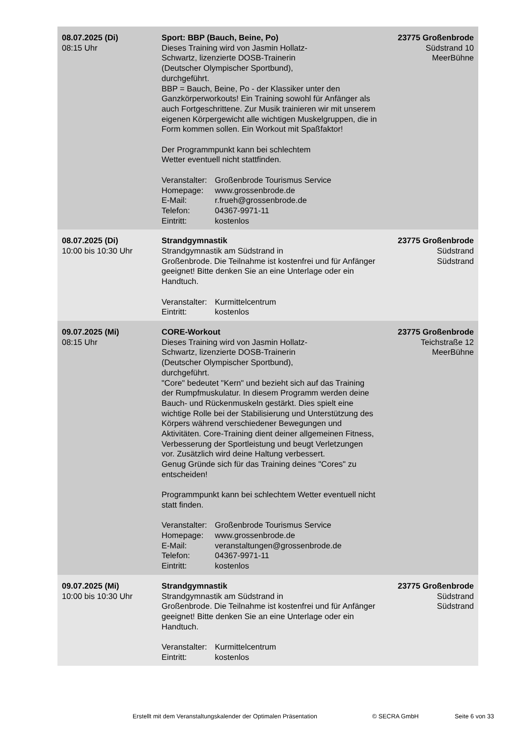| 08.07.2025 (Di) 08:15 Uhr | Sport: BBP (Bauch, Beine, Po) Dieses Training wird von Jasmin Hollatz- Schwartz, lizenzierte DOSB-Trainerin (Deutscher Olympischer Sportbund), durchgeführt. BBP = Bauch, Beine, Po - der Klassiker unter den Ganzkörperworkouts! Ein Training sowohl für Anfänger als auch Fortgeschrittene. Zur Musik trainieren wir mit unserem eigenen Körpergewicht alle wichtigen Muskelgruppen, die in Form kommen sollen. Ein Workout mit Spaßfaktor! Der Programmpunkt kann bei schlechtem Wetter eventuell nicht stattfinden. Veranstalter: Großenbrode Tourismus Service Homepage: www.grossenbrode.de E-Mail: r.frueh@grossenbrode.de Telefon: 04367-9971-11 Eintritt: kostenlos | 23775 Großenbrode Südstrand 10 MeerBühne |
| 08.07.2025 (Di) 10:00 bis 10:30 Uhr | Strandgymnastik Strandgymnastik am Südstrand in Großenbrode. Die Teilnahme ist kostenfrei und für Anfänger geeignet! Bitte denken Sie an eine Unterlage oder ein Handtuch. Veranstalter: Kurmittelcentrum Eintritt: kostenlos | 23775 Großenbrode Südstrand Südstrand |
| 09.07.2025 (Mi) 08:15 Uhr | CORE-Workout Dieses Training wird von Jasmin Hollatz- Schwartz, lizenzierte DOSB-Trainerin (Deutscher Olympischer Sportbund), durchgeführt. "Core" bedeutet "Kern" und bezieht sich auf das Training der Rumpfmuskulatur. In diesem Programm werden deine Bauch- und Rückenmuskeln gestärkt. Dies spielt eine wichtige Rolle bei der Stabilisierung und Unterstützung des Körpers während verschiedener Bewegungen und Aktivitäten. Core-Training dient deiner allgemeinen Fitness, Verbesserung der Sportleistung und beugt Verletzungen vor. Zusätzlich wird deine Haltung verbessert. Genug Gründe sich für das Training deines "Cores" zu entscheiden! Programmpunkt kann bei schlechtem Wetter eventuell nicht statt finden. Veranstalter: Großenbrode Tourismus Service Homepage: www.grossenbrode.de E-Mail: veranstaltungen@grossenbrode.de Telefon: 04367-9971-11 Eintritt: kostenlos | 23775 Großenbrode Teichstraße 12 MeerBühne |
| 09.07.2025 (Mi) 10:00 bis 10:30 Uhr | Strandgymnastik Strandgymnastik am Südstrand in Großenbrode. Die Teilnahme ist kostenfrei und für Anfänger geeignet! Bitte denken Sie an eine Unterlage oder ein Handtuch. Veranstalter: Kurmittelcentrum Eintritt: kostenlos | 23775 Großenbrode Südstrand Südstrand |
Erstellt mit dem Veranstaltungskalender der Optimalen Präsentation © SECRA GmbH Seite 6 von 33